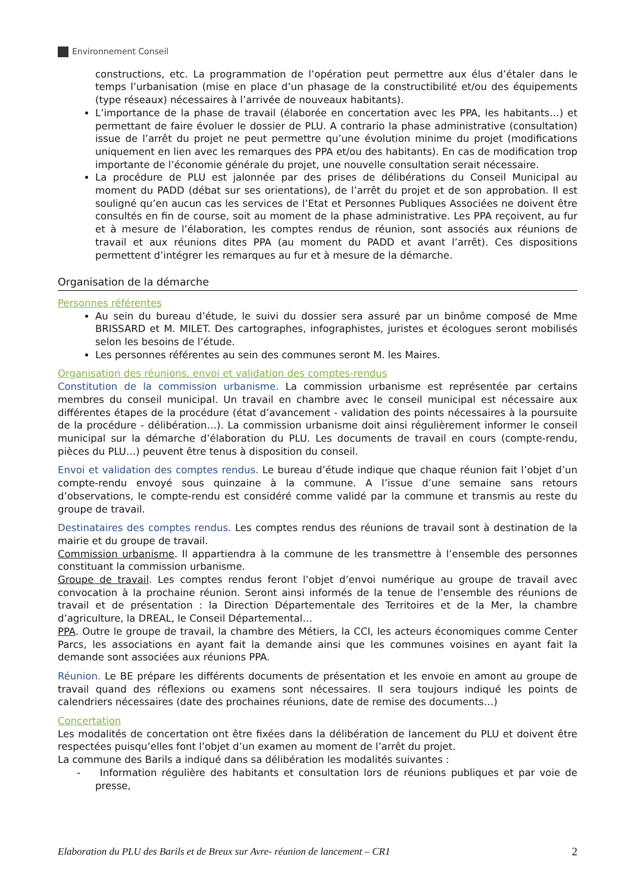Environnement Conseil
constructions, etc. La programmation de l’opération peut permettre aux élus d’étaler dans le temps l’urbanisation (mise en place d’un phasage de la constructibilité et/ou des équipements (type réseaux) nécessaires à l’arrivée de nouveaux habitants).
L’importance de la phase de travail (élaborée en concertation avec les PPA, les habitants…) et permettant de faire évoluer le dossier de PLU. A contrario la phase administrative (consultation) issue de l’arrêt du projet ne peut permettre qu’une évolution minime du projet (modifications uniquement en lien avec les remarques des PPA et/ou des habitants). En cas de modification trop importante de l’économie générale du projet, une nouvelle consultation serait nécessaire.
La procédure de PLU est jalonnée par des prises de délibérations du Conseil Municipal au moment du PADD (débat sur ses orientations), de l’arrêt du projet et de son approbation. Il est souligné qu’en aucun cas les services de l’Etat et Personnes Publiques Associées ne doivent être consultés en fin de course, soit au moment de la phase administrative. Les PPA reçoivent, au fur et à mesure de l’élaboration, les comptes rendus de réunion, sont associés aux réunions de travail et aux réunions dites PPA (au moment du PADD et avant l’arrêt). Ces dispositions permettent d’intégrer les remarques au fur et à mesure de la démarche.
Organisation de la démarche
Personnes référentes
Au sein du bureau d’étude, le suivi du dossier sera assuré par un binôme composé de Mme BRISSARD et M. MILET. Des cartographes, infographistes, juristes et écologues seront mobilisés selon les besoins de l’étude.
Les personnes référentes au sein des communes seront M. les Maires.
Organisation des réunions, envoi et validation des comptes-rendus
Constitution de la commission urbanisme. La commission urbanisme est représentée par certains membres du conseil municipal. Un travail en chambre avec le conseil municipal est nécessaire aux différentes étapes de la procédure (état d’avancement - validation des points nécessaires à la poursuite de la procédure - délibération…). La commission urbanisme doit ainsi régulièrement informer le conseil municipal sur la démarche d’élaboration du PLU. Les documents de travail en cours (compte-rendu, pièces du PLU…) peuvent être tenus à disposition du conseil.
Envoi et validation des comptes rendus. Le bureau d’étude indique que chaque réunion fait l’objet d’un compte-rendu envoyé sous quinzaine à la commune. A l’issue d’une semaine sans retours d’observations, le compte-rendu est considéré comme validé par la commune et transmis au reste du groupe de travail.
Destinataires des comptes rendus. Les comptes rendus des réunions de travail sont à destination de la mairie et du groupe de travail.
Commission urbanisme. Il appartiendra à la commune de les transmettre à l’ensemble des personnes constituant la commission urbanisme.
Groupe de travail. Les comptes rendus feront l’objet d’envoi numérique au groupe de travail avec convocation à la prochaine réunion. Seront ainsi informés de la tenue de l’ensemble des réunions de travail et de présentation : la Direction Départementale des Territoires et de la Mer, la chambre d’agriculture, la DREAL, le Conseil Départemental…
PPA. Outre le groupe de travail, la chambre des Métiers, la CCI, les acteurs économiques comme Center Parcs, les associations en ayant fait la demande ainsi que les communes voisines en ayant fait la demande sont associées aux réunions PPA.
Réunion. Le BE prépare les différents documents de présentation et les envoie en amont au groupe de travail quand des réflexions ou examens sont nécessaires. Il sera toujours indiqué les points de calendriers nécessaires (date des prochaines réunions, date de remise des documents…)
Concertation
Les modalités de concertation ont être fixées dans la délibération de lancement du PLU et doivent être respectées puisqu’elles font l’objet d’un examen au moment de l’arrêt du projet.
La commune des Barils a indiqué dans sa délibération les modalités suivantes :
- Information régulière des habitants et consultation lors de réunions publiques et par voie de presse,
Elaboration du PLU des Barils et de Breux sur Avre- réunion de lancement – CR1 2